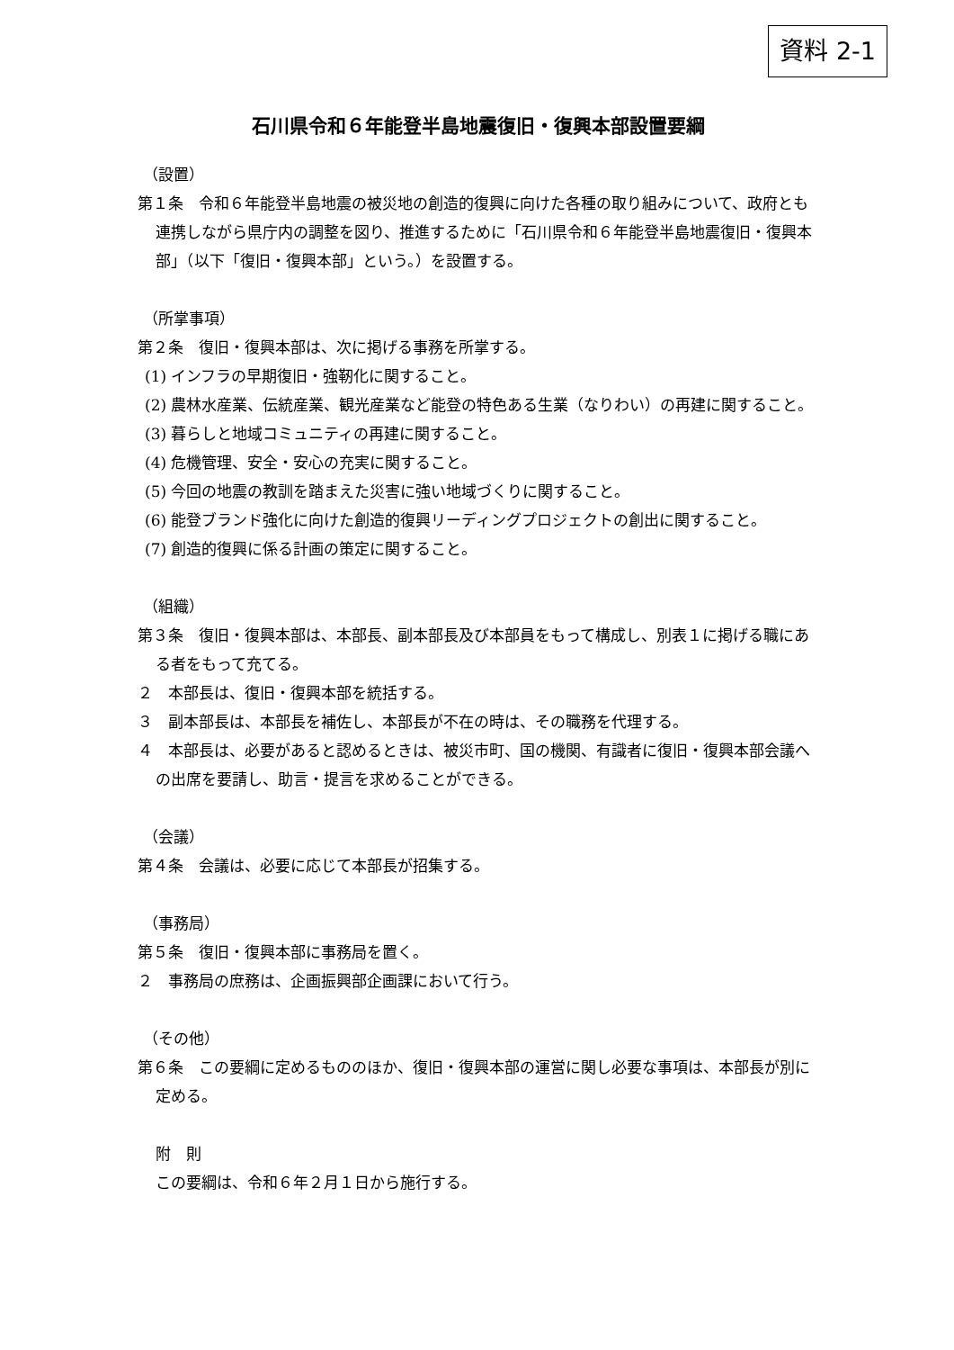資料 2-1
石川県令和６年能登半島地震復旧・復興本部設置要綱
（設置）
第１条　令和６年能登半島地震の被災地の創造的復興に向けた各種の取り組みについて、政府とも連携しながら県庁内の調整を図り、推進するために「石川県令和６年能登半島地震復旧・復興本部」（以下「復旧・復興本部」という。）を設置する。
（所掌事項）
第２条　復旧・復興本部は、次に掲げる事務を所掌する。
(1) インフラの早期復旧・強靭化に関すること。
(2) 農林水産業、伝統産業、観光産業など能登の特色ある生業（なりわい）の再建に関すること。
(3) 暮らしと地域コミュニティの再建に関すること。
(4) 危機管理、安全・安心の充実に関すること。
(5) 今回の地震の教訓を踏まえた災害に強い地域づくりに関すること。
(6) 能登ブランド強化に向けた創造的復興リーディングプロジェクトの創出に関すること。
(7) 創造的復興に係る計画の策定に関すること。
（組織）
第３条　復旧・復興本部は、本部長、副本部長及び本部員をもって構成し、別表１に掲げる職にある者をもって充てる。
２　本部長は、復旧・復興本部を統括する。
３　副本部長は、本部長を補佐し、本部長が不在の時は、その職務を代理する。
４　本部長は、必要があると認めるときは、被災市町、国の機関、有識者に復旧・復興本部会議への出席を要請し、助言・提言を求めることができる。
（会議）
第４条　会議は、必要に応じて本部長が招集する。
（事務局）
第５条　復旧・復興本部に事務局を置く。
２　事務局の庶務は、企画振興部企画課において行う。
（その他）
第６条　この要綱に定めるもののほか、復旧・復興本部の運営に関し必要な事項は、本部長が別に定める。
附　則
この要綱は、令和６年２月１日から施行する。